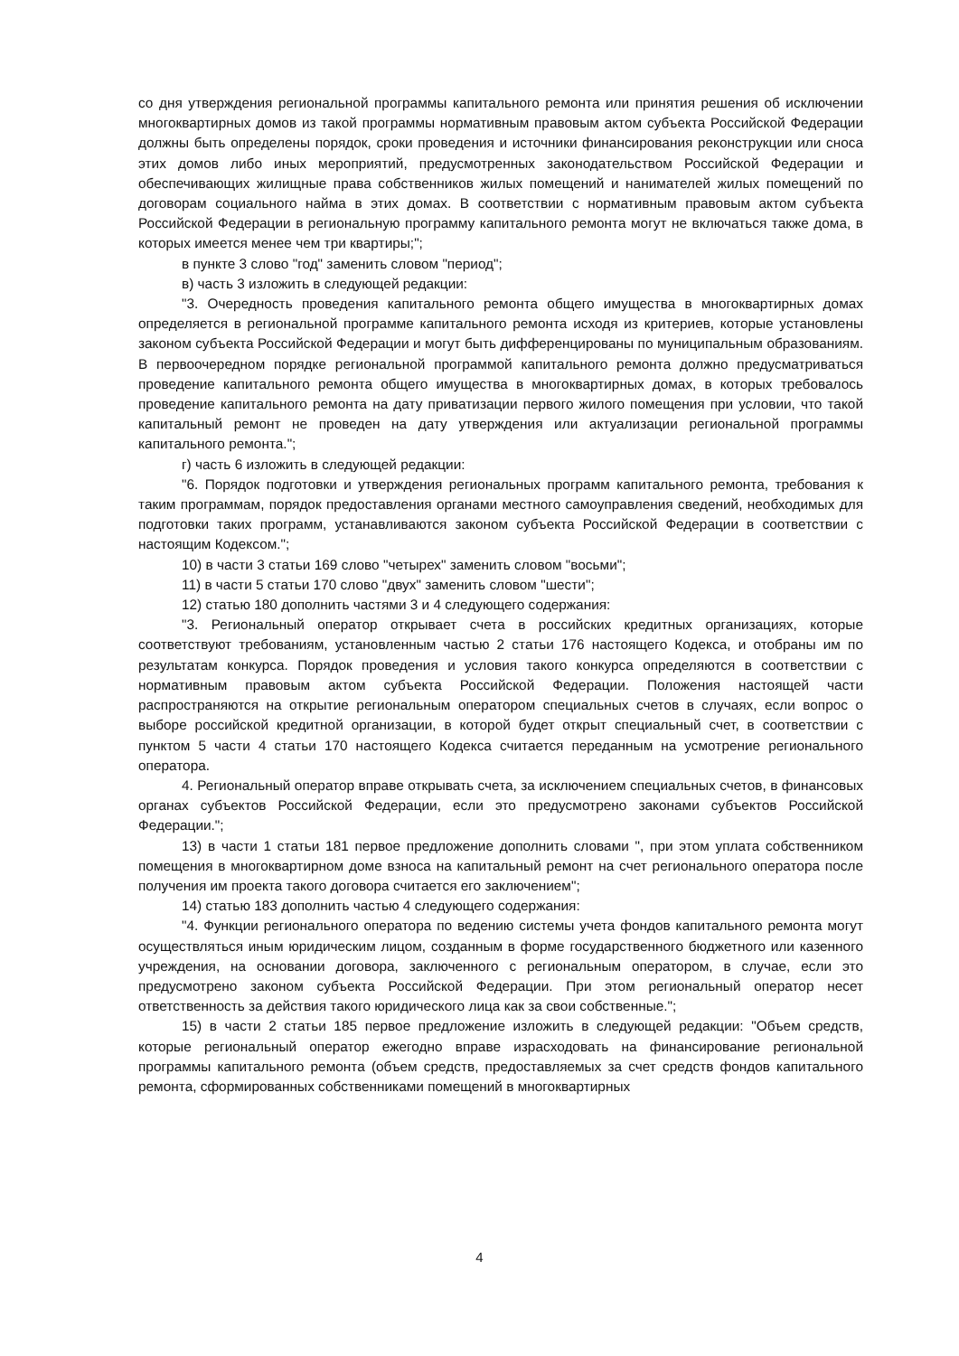со дня утверждения региональной программы капитального ремонта или принятия решения об исключении многоквартирных домов из такой программы нормативным правовым актом субъекта Российской Федерации должны быть определены порядок, сроки проведения и источники финансирования реконструкции или сноса этих домов либо иных мероприятий, предусмотренных законодательством Российской Федерации и обеспечивающих жилищные права собственников жилых помещений и нанимателей жилых помещений по договорам социального найма в этих домах. В соответствии с нормативным правовым актом субъекта Российской Федерации в региональную программу капитального ремонта могут не включаться также дома, в которых имеется менее чем три квартиры;";
в пункте 3 слово "год" заменить словом "период";
в) часть 3 изложить в следующей редакции:
"3. Очередность проведения капитального ремонта общего имущества в многоквартирных домах определяется в региональной программе капитального ремонта исходя из критериев, которые установлены законом субъекта Российской Федерации и могут быть дифференцированы по муниципальным образованиям. В первоочередном порядке региональной программой капитального ремонта должно предусматриваться проведение капитального ремонта общего имущества в многоквартирных домах, в которых требовалось проведение капитального ремонта на дату приватизации первого жилого помещения при условии, что такой капитальный ремонт не проведен на дату утверждения или актуализации региональной программы капитального ремонта.";
г) часть 6 изложить в следующей редакции:
"6. Порядок подготовки и утверждения региональных программ капитального ремонта, требования к таким программам, порядок предоставления органами местного самоуправления сведений, необходимых для подготовки таких программ, устанавливаются законом субъекта Российской Федерации в соответствии с настоящим Кодексом.";
10) в части 3 статьи 169 слово "четырех" заменить словом "восьми";
11) в части 5 статьи 170 слово "двух" заменить словом "шести";
12) статью 180 дополнить частями 3 и 4 следующего содержания:
"3. Региональный оператор открывает счета в российских кредитных организациях, которые соответствуют требованиям, установленным частью 2 статьи 176 настоящего Кодекса, и отобраны им по результатам конкурса. Порядок проведения и условия такого конкурса определяются в соответствии с нормативным правовым актом субъекта Российской Федерации. Положения настоящей части распространяются на открытие региональным оператором специальных счетов в случаях, если вопрос о выборе российской кредитной организации, в которой будет открыт специальный счет, в соответствии с пунктом 5 части 4 статьи 170 настоящего Кодекса считается переданным на усмотрение регионального оператора.
4. Региональный оператор вправе открывать счета, за исключением специальных счетов, в финансовых органах субъектов Российской Федерации, если это предусмотрено законами субъектов Российской Федерации.";
13) в части 1 статьи 181 первое предложение дополнить словами ", при этом уплата собственником помещения в многоквартирном доме взноса на капитальный ремонт на счет регионального оператора после получения им проекта такого договора считается его заключением";
14) статью 183 дополнить частью 4 следующего содержания:
"4. Функции регионального оператора по ведению системы учета фондов капитального ремонта могут осуществляться иным юридическим лицом, созданным в форме государственного бюджетного или казенного учреждения, на основании договора, заключенного с региональным оператором, в случае, если это предусмотрено законом субъекта Российской Федерации. При этом региональный оператор несет ответственность за действия такого юридического лица как за свои собственные.";
15) в части 2 статьи 185 первое предложение изложить в следующей редакции: "Объем средств, которые региональный оператор ежегодно вправе израсходовать на финансирование региональной программы капитального ремонта (объем средств, предоставляемых за счет средств фондов капитального ремонта, сформированных собственниками помещений в многоквартирных
4